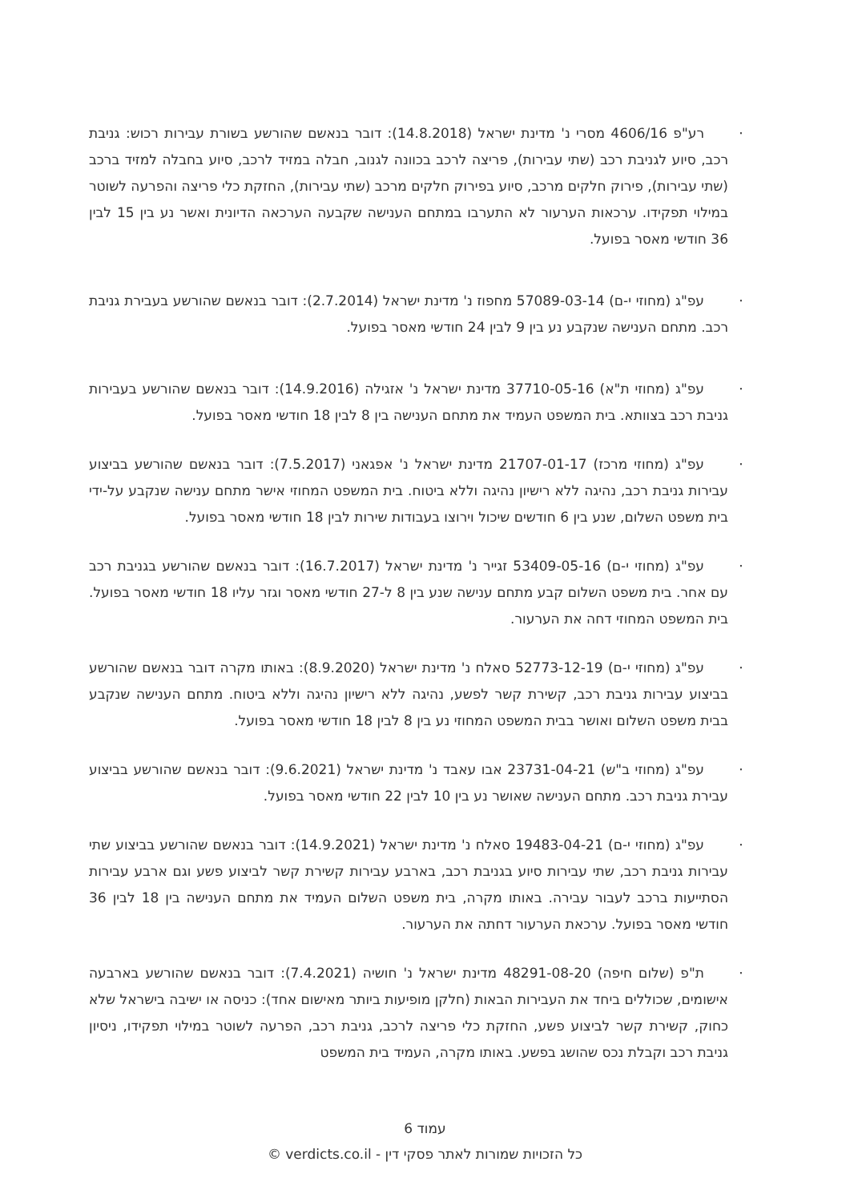· רע"פ 4606/16 מסרי נ' מדינת ישראל (14.8.2018): דובר בנאשם שהורשע בשורת עבירות רכוש: גניבת רכב, סיוע לגניבת רכב (שתי עבירות), פריצה לרכב בכוונה לגנוב, חבלה במזיד לרכב, סיוע בחבלה למזיד ברכב (שתי עבירות), פירוק חלקים מרכב, סיוע בפירוק חלקים מרכב (שתי עבירות), החזקת כלי פריצה והפרעה לשוטר במילוי תפקידו. ערכאות הערעור לא התערבו במתחם הענישה שקבעה הערכאה הדיונית ואשר נע בין 15 לבין 36 חודשי מאסר בפועל.
· עפ"ג (מחוזי י-ם) 57089-03-14 מחפוז נ' מדינת ישראל (2.7.2014): דובר בנאשם שהורשע בעבירת גניבת רכב. מתחם הענישה שנקבע נע בין 9 לבין 24 חודשי מאסר בפועל.
· עפ"ג (מחוזי ת"א) 37710-05-16 מדינת ישראל נ' אזגילה (14.9.2016): דובר בנאשם שהורשע בעבירות גניבת רכב בצוותא. בית המשפט העמיד את מתחם הענישה בין 8 לבין 18 חודשי מאסר בפועל.
· עפ"ג (מחוזי מרכז) 21707-01-17 מדינת ישראל נ' אפגאני (7.5.2017): דובר בנאשם שהורשע בביצוע עבירות גניבת רכב, נהיגה ללא רישיון נהיגה וללא ביטוח. בית המשפט המחוזי אישר מתחם ענישה שנקבע על-ידי בית משפט השלום, שנע בין 6 חודשים שיכול וירוצו בעבודות שירות לבין 18 חודשי מאסר בפועל.
· עפ"ג (מחוזי י-ם) 53409-05-16 זגייר נ' מדינת ישראל (16.7.2017): דובר בנאשם שהורשע בגניבת רכב עם אחר. בית משפט השלום קבע מתחם ענישה שנע בין 8 ל-27 חודשי מאסר וגזר עליו 18 חודשי מאסר בפועל. בית המשפט המחוזי דחה את הערעור.
· עפ"ג (מחוזי י-ם) 52773-12-19 סאלח נ' מדינת ישראל (8.9.2020): באותו מקרה דובר בנאשם שהורשע בביצוע עבירות גניבת רכב, קשירת קשר לפשע, נהיגה ללא רישיון נהיגה וללא ביטוח. מתחם הענישה שנקבע בבית משפט השלום ואושר בבית המשפט המחוזי נע בין 8 לבין 18 חודשי מאסר בפועל.
· עפ"ג (מחוזי ב"ש) 23731-04-21 אבו עאבד נ' מדינת ישראל (9.6.2021): דובר בנאשם שהורשע בביצוע עבירת גניבת רכב. מתחם הענישה שאושר נע בין 10 לבין 22 חודשי מאסר בפועל.
· עפ"ג (מחוזי י-ם) 19483-04-21 סאלח נ' מדינת ישראל (14.9.2021): דובר בנאשם שהורשע בביצוע שתי עבירות גניבת רכב, שתי עבירות סיוע בגניבת רכב, בארבע עבירות קשירת קשר לביצוע פשע וגם ארבע עבירות הסתייעות ברכב לעבור עבירה. באותו מקרה, בית משפט השלום העמיד את מתחם הענישה בין 18 לבין 36 חודשי מאסר בפועל. ערכאת הערעור דחתה את הערעור.
· ת"פ (שלום חיפה) 48291-08-20 מדינת ישראל נ' חושיה (7.4.2021): דובר בנאשם שהורשע בארבעה אישומים, שכוללים ביחד את העבירות הבאות (חלקן מופיעות ביותר מאישום אחד): כניסה או ישיבה בישראל שלא כחוק, קשירת קשר לביצוע פשע, החזקת כלי פריצה לרכב, גניבת רכב, הפרעה לשוטר במילוי תפקידו, ניסיון גניבת רכב וקבלת נכס שהושג בפשע. באותו מקרה, העמיד בית המשפט
עמוד 6
כל הזכויות שמורות לאתר פסקי דין - verdicts.co.il ©